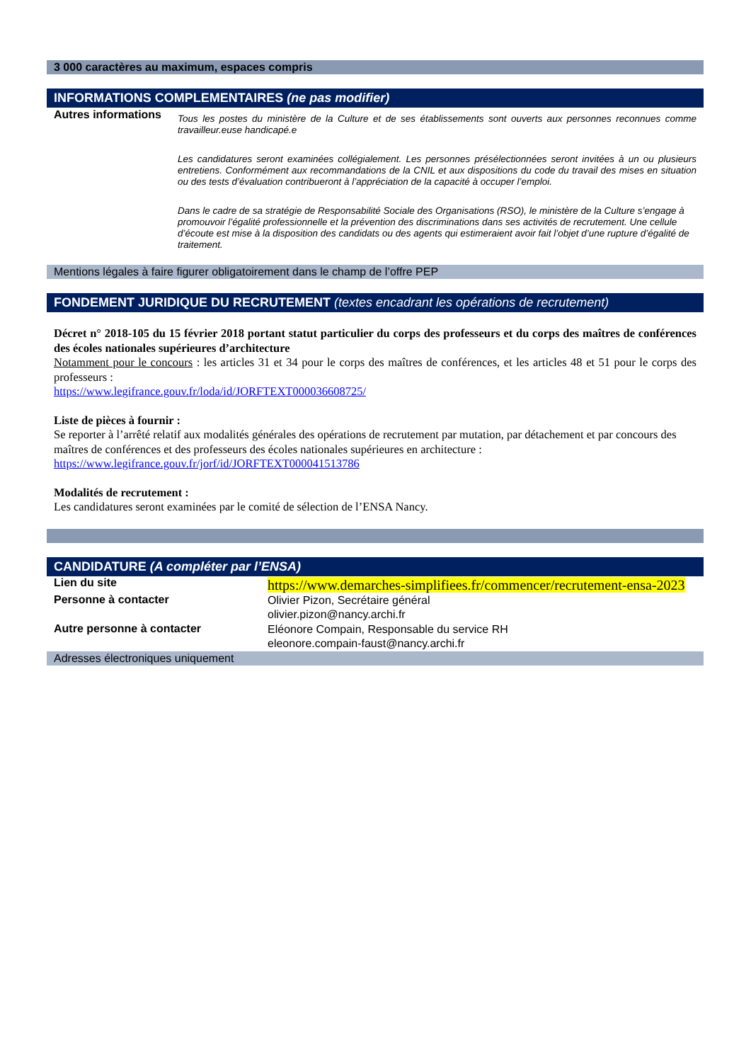3 000 caractères au maximum, espaces compris
INFORMATIONS COMPLEMENTAIRES (ne pas modifier)
| Autres informations | Tous les postes du ministère de la Culture et de ses établissements sont ouverts aux personnes reconnues comme travailleur.euse handicapé.e Les candidatures seront examinées collégialement. Les personnes présélectionnées seront invitées à un ou plusieurs entretiens. Conformément aux recommandations de la CNIL et aux dispositions du code du travail des mises en situation ou des tests d’évaluation contribueront à l’appréciation de la capacité à occuper l’emploi. Dans le cadre de sa stratégie de Responsabilité Sociale des Organisations (RSO), le ministère de la Culture s’engage à promouvoir l’égalité professionnelle et la prévention des discriminations dans ses activités de recrutement. Une cellule d’écoute est mise à la disposition des candidats ou des agents qui estimeraient avoir fait l’objet d’une rupture d’égalité de traitement. |
Mentions légales à faire figurer obligatoirement dans le champ de l’offre PEP
FONDEMENT JURIDIQUE DU RECRUTEMENT (textes encadrant les opérations de recrutement)
Décret n° 2018-105 du 15 février 2018 portant statut particulier du corps des professeurs et du corps des maîtres de conférences des écoles nationales supérieures d’architecture
Notamment pour le concours : les articles 31 et 34 pour le corps des maîtres de conférences, et les articles 48 et 51 pour le corps des professeurs :
https://www.legifrance.gouv.fr/loda/id/JORFTEXT000036608725/
Liste de pièces à fournir :
Se reporter à l’arrêté relatif aux modalités générales des opérations de recrutement par mutation, par détachement et par concours des maîtres de conférences et des professeurs des écoles nationales supérieures en architecture :
https://www.legifrance.gouv.fr/jorf/id/JORFTEXT000041513786
Modalités de recrutement :
Les candidatures seront examinées par le comité de sélection de l’ENSA Nancy.
CANDIDATURE (A compléter par l’ENSA)
| Lien du site | https://www.demarches-simplifiees.fr/commencer/recrutement-ensa-2023 |
| Personne à contacter | Olivier Pizon, Secrétaire général olivier.pizon@nancy.archi.fr |
| Autre personne à contacter | Eléonore Compain, Responsable du service RH eleonore.compain-faust@nancy.archi.fr |
Adresses électroniques uniquement